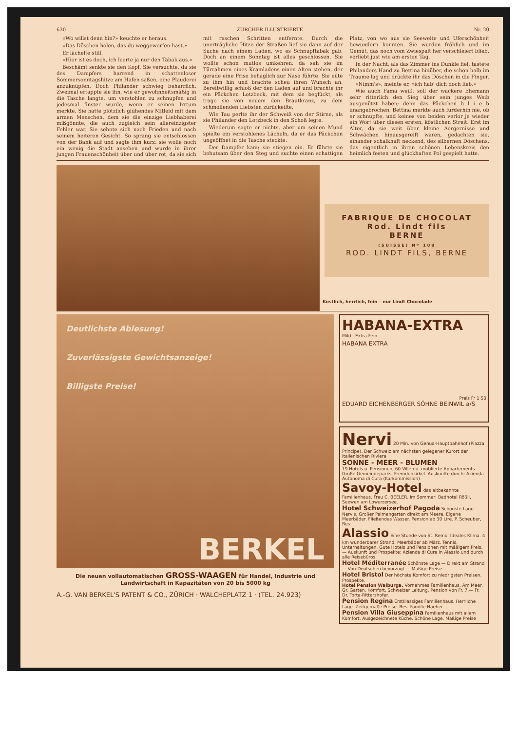630 ZÜRCHER ILLUSTRIERTE Nr. 20
«Wo willst denn hin?» keuchte er heraus.
«Das Döschen holen, das du weggeworfen hast.»
Er lächelte still.
«Hier ist es doch, ich leerte ja nur den Tabak aus.»
Beschämt senkte sie den Kopf. Sie versuchte, da sie des Dampfers harrend in schattenloser Sommersonntagshitze am Hafen saßen, eine Plauderei anzuknüpfen. Doch Philander schwieg beharrlich. Zweimal ertappte sie ihn, wie er gewohnheitsmäßig in die Tasche langte, um verstohlen zu schnupfen und jedesmal finster wurde, wenn er seinen Irrtum merkte. Sie hatte plötzlich glühendes Mitleid mit dem armen Menschen, dem sie die einzige Liebhaberei mißgönnte, die auch zugleich sein allereinzigster Fehler war. Sie sehnte sich nach Frieden und nach seinem heiteren Gesicht. So sprang sie entschlossen von der Bank auf und sagte ihm kurz: sie wolle noch ein wenig die Stadt ansehen und wurde in ihrer jungen Frauenschönheit über und über rot, da sie sich mit raschen Schritten entfernte. Durch die unerträgliche Hitze der Straßen lief sie dann auf der Suche nach einem Laden, wo es Schnupftabak gab. Doch an einem Sonntag ist alles geschlossen. Sie wollte schon mutlos umkehren, da sah sie im Türrahmen eines Kramladens einen Alten stehen, der gerade eine Prise behaglich zur Nase führte. Sie eilte zu ihm hin und brachte scheu ihren Wunsch an. Bereitwillig schloß der den Laden auf und brachte ihr ein Päckchen Lotzbeck, mit dem sie beglückt, als trage sie von neuem den Brautkranz, zu dem schmollenden Liebsten zurückeilte.
Wie Tau perlte ihr der Schweiß von der Stirne, als sie Philander den Lotzbeck in den Schoß legte.
Wiederum sagte er nichts, aber um seinen Mund spielte ein verstohlenes Lächeln, da er das Päckchen ungeöffnet in die Tasche steckte.
Der Dampfer kam; sie stiegen ein. Er führte sie behutsam über den Steg und suchte einen schattigen Platz, von wo aus sie Seeweite und Uferschönheit bewundern konnten. Sie wurden fröhlich und im Gemüt, das noch vom Zwiespalt her verschleiert blieb, verliebt just wie am ersten Tag.
In der Nacht, als das Zimmer ins Dunkle fiel, tastete Philanders Hand zu Bettina hinüber, die schon halb im Traume lag und drückte ihr das Döschen in die Finger.
«Nimm's», meinte er, «ich hab' dich doch lieb.»
Wie auch Fama weiß, soll der wackere Ehemann sehr ritterlich den Sieg über sein junges Weib ausgenützt haben; denn das Päckchen b l i e b unangebrochen. Bettina merkte auch fürderhin nie, ob er schnupfte, und keines von beiden verlor je wieder ein Wort über diesen ersten, köstlichen Streit. Erst im Alter, da sie weit über kleine Aergernisse und Schwächen hinausgereift waren, gedachten sie, einander schalkhaft neckend, des silbernen Döschens, das eigentlich in ihren schönen Lebenskreis den heimlich festen und glückhaften Pol gespielt hatte.
FABRIQUE DE CHOCOLAT
Rod. Lindt fils
BERNE
(SUISSE) Nº 108
ROD. LINDT FILS, BERNE
Köstlich, herrlich, fein – nur Lindt Chocolade
Deutlichste Ablesung!
Zuverlässigste Gewichtsanzeige!
Billigste Preise!
BERKEL
Die neuen vollautomatischen GROSS-WAAGEN für Handel, Industrie und Landwirtschaft in Kapazitäten von 20 bis 5000 kg
A.-G. VAN BERKEL'S PATENT & CO., ZÜRICH · WALCHEPLATZ 1 · (TEL. 24.923)
HABANA-EXTRA
Mild Extra Fein
HABANA EXTRA
Preis Fr 1·50
EDUARD EICHENBERGER SÖHNE BEINWIL a/S
Nervi 20 Min. von Genua-Hauptbahnhof (Piazza Principe). Der Schweiz am nächsten gelegener Kurort der italienischen Riviera
SONNE - MEER - BLUMEN
19 Hotels u. Pensionen, 60 Villen u. möblierte Appartements. Große Gemeindeparks. Fremdenzirkel. Auskünfte durch: Azienda Autonoma di Cura (Kurkommission)
Savoy-Hotel das altbekannte Familienhaus. Frau C. BEELER. Im Sommer: Badhotel Rößli, Seewen am Lowerzersee.
Hotel Schweizerhof Pagoda Schönste Lage Nervis. Großer Palmengarten direkt am Meere. Eigene Meerbäder. Fließendes Wasser. Pension ab 30 Lire. P. Scheuber, Bes.
Alassio Eine Stunde von St. Remo. Ideales Klima. 4 km wunderbarer Strand. Meerbäder ab März. Tennis, Unterhaltungen. Gute Hotels und Pensionen mit mäßigem Preis. — Auskunft und Prospekte: Azienda di Cura in Alassio und durch alle Reisebüros
Hotel Méditerranée Schönste Lage — Direkt am Strand — Von Deutschen bevorzugt — Mäßige Preise
Hotel Bristol Der höchste Komfort zu niedrigsten Preisen. Prospekte.
Hotel Pension Walburga. Vornehmes Familienhaus. Am Meer. Gr. Garten. Komfort. Schweizer Leitung. Pension von Fr. 7.— Fr. Dr. Torta-Rittershofer.
Pension Regina Erstklassiges Familienhaus. Herrliche Lage. Zeitgemäße Preise. Bes. Familie Naeher.
Pension Villa Giuseppina Familienhaus mit allem Komfort. Ausgezeichnete Küche. Schöne Lage. Mäßige Preise